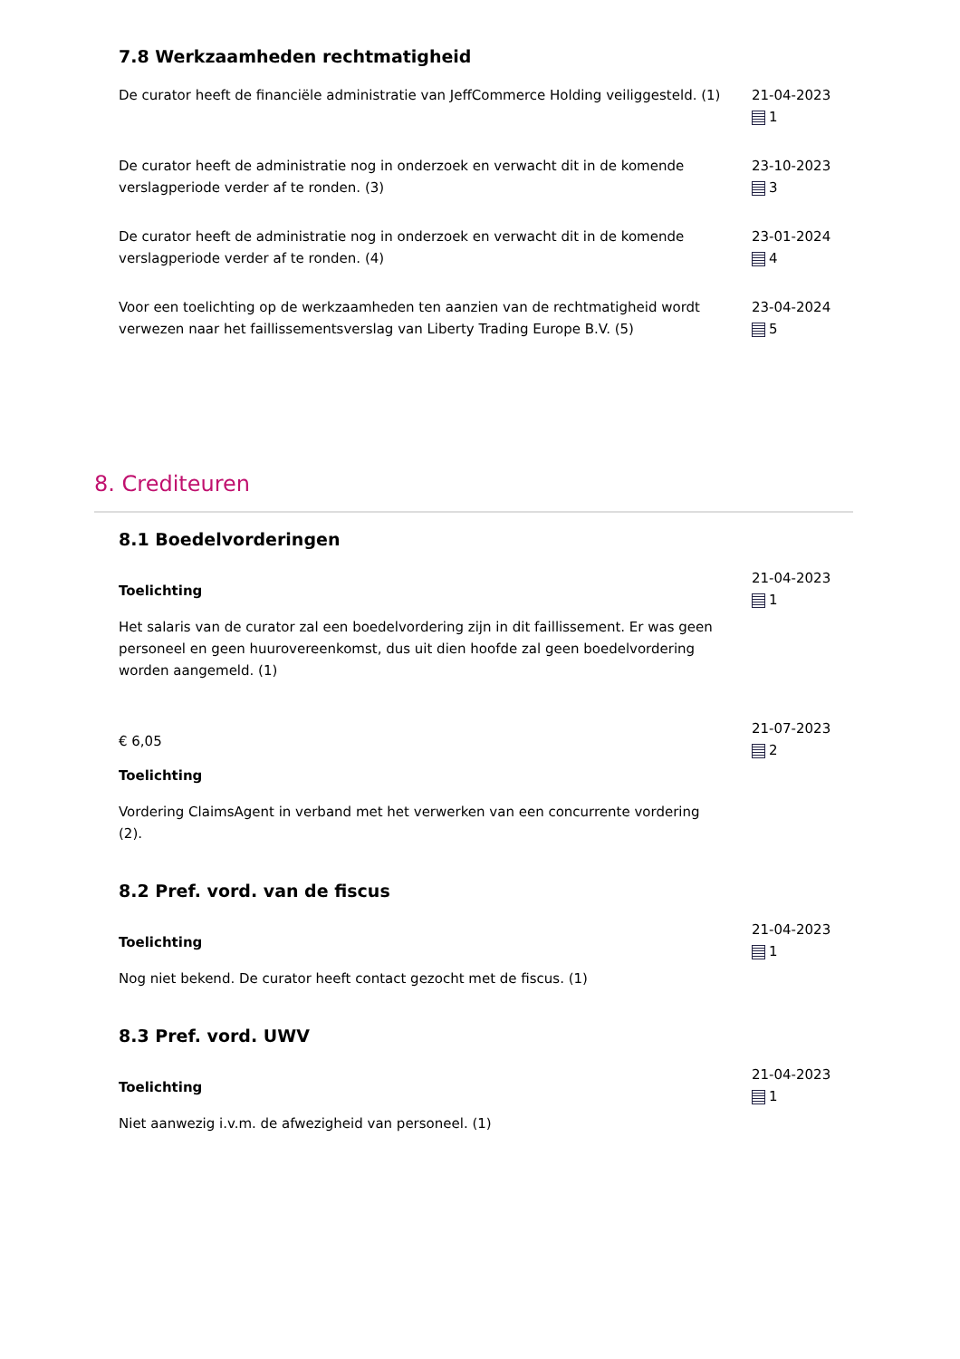7.8 Werkzaamheden rechtmatigheid
De curator heeft de financiële administratie van JeffCommerce Holding veiliggesteld. (1)
21-04-2023
1
De curator heeft de administratie nog in onderzoek en verwacht dit in de komende verslagperiode verder af te ronden. (3)
23-10-2023
3
De curator heeft de administratie nog in onderzoek en verwacht dit in de komende verslagperiode verder af te ronden. (4)
23-01-2024
4
Voor een toelichting op de werkzaamheden ten aanzien van de rechtmatigheid wordt verwezen naar het faillissementsverslag van Liberty Trading Europe B.V. (5)
23-04-2024
5
8. Crediteuren
8.1 Boedelvorderingen
Toelichting
Het salaris van de curator zal een boedelvordering zijn in dit faillissement. Er was geen personeel en geen huurovereenkomst, dus uit dien hoofde zal geen boedelvordering worden aangemeld. (1)
21-04-2023
1
€ 6,05
Toelichting
Vordering ClaimsAgent in verband met het verwerken van een concurrente vordering (2).
21-07-2023
2
8.2 Pref. vord. van de fiscus
Toelichting
Nog niet bekend. De curator heeft contact gezocht met de fiscus. (1)
21-04-2023
1
8.3 Pref. vord. UWV
Toelichting
Niet aanwezig i.v.m. de afwezigheid van personeel. (1)
21-04-2023
1